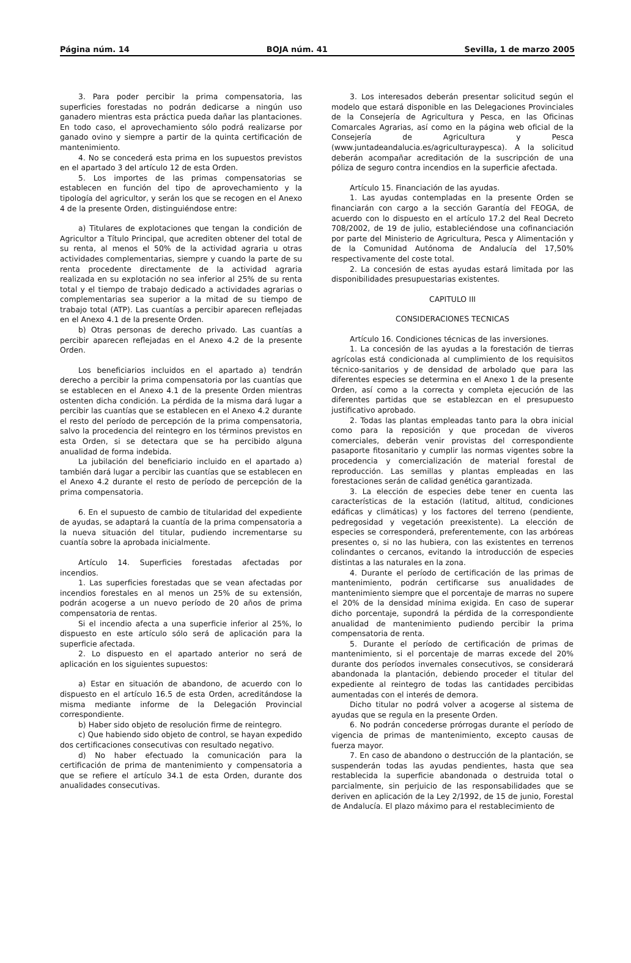Página núm. 14 BOJA núm. 41 Sevilla, 1 de marzo 2005
3. Para poder percibir la prima compensatoria, las superficies forestadas no podrán dedicarse a ningún uso ganadero mientras esta práctica pueda dañar las plantaciones. En todo caso, el aprovechamiento sólo podrá realizarse por ganado ovino y siempre a partir de la quinta certificación de mantenimiento.
4. No se concederá esta prima en los supuestos previstos en el apartado 3 del artículo 12 de esta Orden.
5. Los importes de las primas compensatorias se establecen en función del tipo de aprovechamiento y la tipología del agricultor, y serán los que se recogen en el Anexo 4 de la presente Orden, distinguiéndose entre:
a) Titulares de explotaciones que tengan la condición de Agricultor a Título Principal, que acrediten obtener del total de su renta, al menos el 50% de la actividad agraria u otras actividades complementarias, siempre y cuando la parte de su renta procedente directamente de la actividad agraria realizada en su explotación no sea inferior al 25% de su renta total y el tiempo de trabajo dedicado a actividades agrarias o complementarias sea superior a la mitad de su tiempo de trabajo total (ATP). Las cuantías a percibir aparecen reflejadas en el Anexo 4.1 de la presente Orden.
b) Otras personas de derecho privado. Las cuantías a percibir aparecen reflejadas en el Anexo 4.2 de la presente Orden.
Los beneficiarios incluidos en el apartado a) tendrán derecho a percibir la prima compensatoria por las cuantías que se establecen en el Anexo 4.1 de la presente Orden mientras ostenten dicha condición. La pérdida de la misma dará lugar a percibir las cuantías que se establecen en el Anexo 4.2 durante el resto del período de percepción de la prima compensatoria, salvo la procedencia del reintegro en los términos previstos en esta Orden, si se detectara que se ha percibido alguna anualidad de forma indebida.
La jubilación del beneficiario incluido en el apartado a) también dará lugar a percibir las cuantías que se establecen en el Anexo 4.2 durante el resto de período de percepción de la prima compensatoria.
6. En el supuesto de cambio de titularidad del expediente de ayudas, se adaptará la cuantía de la prima compensatoria a la nueva situación del titular, pudiendo incrementarse su cuantía sobre la aprobada inicialmente.
Artículo 14. Superficies forestadas afectadas por incendios.
1. Las superficies forestadas que se vean afectadas por incendios forestales en al menos un 25% de su extensión, podrán acogerse a un nuevo período de 20 años de prima compensatoria de rentas.
Si el incendio afecta a una superficie inferior al 25%, lo dispuesto en este artículo sólo será de aplicación para la superficie afectada.
2. Lo dispuesto en el apartado anterior no será de aplicación en los siguientes supuestos:
a) Estar en situación de abandono, de acuerdo con lo dispuesto en el artículo 16.5 de esta Orden, acreditándose la misma mediante informe de la Delegación Provincial correspondiente.
b) Haber sido objeto de resolución firme de reintegro.
c) Que habiendo sido objeto de control, se hayan expedido dos certificaciones consecutivas con resultado negativo.
d) No haber efectuado la comunicación para la certificación de prima de mantenimiento y compensatoria a que se refiere el artículo 34.1 de esta Orden, durante dos anualidades consecutivas.
3. Los interesados deberán presentar solicitud según el modelo que estará disponible en las Delegaciones Provinciales de la Consejería de Agricultura y Pesca, en las Oficinas Comarcales Agrarias, así como en la página web oficial de la Consejería de Agricultura y Pesca (www.juntadeandalucia.es/agriculturaypesca). A la solicitud deberán acompañar acreditación de la suscripción de una póliza de seguro contra incendios en la superficie afectada.
Artículo 15. Financiación de las ayudas.
1. Las ayudas contempladas en la presente Orden se financiarán con cargo a la sección Garantía del FEOGA, de acuerdo con lo dispuesto en el artículo 17.2 del Real Decreto 708/2002, de 19 de julio, estableciéndose una cofinanciación por parte del Ministerio de Agricultura, Pesca y Alimentación y de la Comunidad Autónoma de Andalucía del 17,50% respectivamente del coste total.
2. La concesión de estas ayudas estará limitada por las disponibilidades presupuestarias existentes.
CAPITULO III
CONSIDERACIONES TECNICAS
Artículo 16. Condiciones técnicas de las inversiones.
1. La concesión de las ayudas a la forestación de tierras agrícolas está condicionada al cumplimiento de los requisitos técnico-sanitarios y de densidad de arbolado que para las diferentes especies se determina en el Anexo 1 de la presente Orden, así como a la correcta y completa ejecución de las diferentes partidas que se establezcan en el presupuesto justificativo aprobado.
2. Todas las plantas empleadas tanto para la obra inicial como para la reposición y que procedan de viveros comerciales, deberán venir provistas del correspondiente pasaporte fitosanitario y cumplir las normas vigentes sobre la procedencia y comercialización de material forestal de reproducción. Las semillas y plantas empleadas en las forestaciones serán de calidad genética garantizada.
3. La elección de especies debe tener en cuenta las características de la estación (latitud, altitud, condiciones edáficas y climáticas) y los factores del terreno (pendiente, pedregosidad y vegetación preexistente). La elección de especies se corresponderá, preferentemente, con las arbóreas presentes o, si no las hubiera, con las existentes en terrenos colindantes o cercanos, evitando la introducción de especies distintas a las naturales en la zona.
4. Durante el período de certificación de las primas de mantenimiento, podrán certificarse sus anualidades de mantenimiento siempre que el porcentaje de marras no supere el 20% de la densidad mínima exigida. En caso de superar dicho porcentaje, supondrá la pérdida de la correspondiente anualidad de mantenimiento pudiendo percibir la prima compensatoria de renta.
5. Durante el período de certificación de primas de mantenimiento, si el porcentaje de marras excede del 20% durante dos períodos invernales consecutivos, se considerará abandonada la plantación, debiendo proceder el titular del expediente al reintegro de todas las cantidades percibidas aumentadas con el interés de demora.
Dicho titular no podrá volver a acogerse al sistema de ayudas que se regula en la presente Orden.
6. No podrán concederse prórrogas durante el período de vigencia de primas de mantenimiento, excepto causas de fuerza mayor.
7. En caso de abandono o destrucción de la plantación, se suspenderán todas las ayudas pendientes, hasta que sea restablecida la superficie abandonada o destruida total o parcialmente, sin perjuicio de las responsabilidades que se deriven en aplicación de la Ley 2/1992, de 15 de junio, Forestal de Andalucía. El plazo máximo para el restablecimiento de